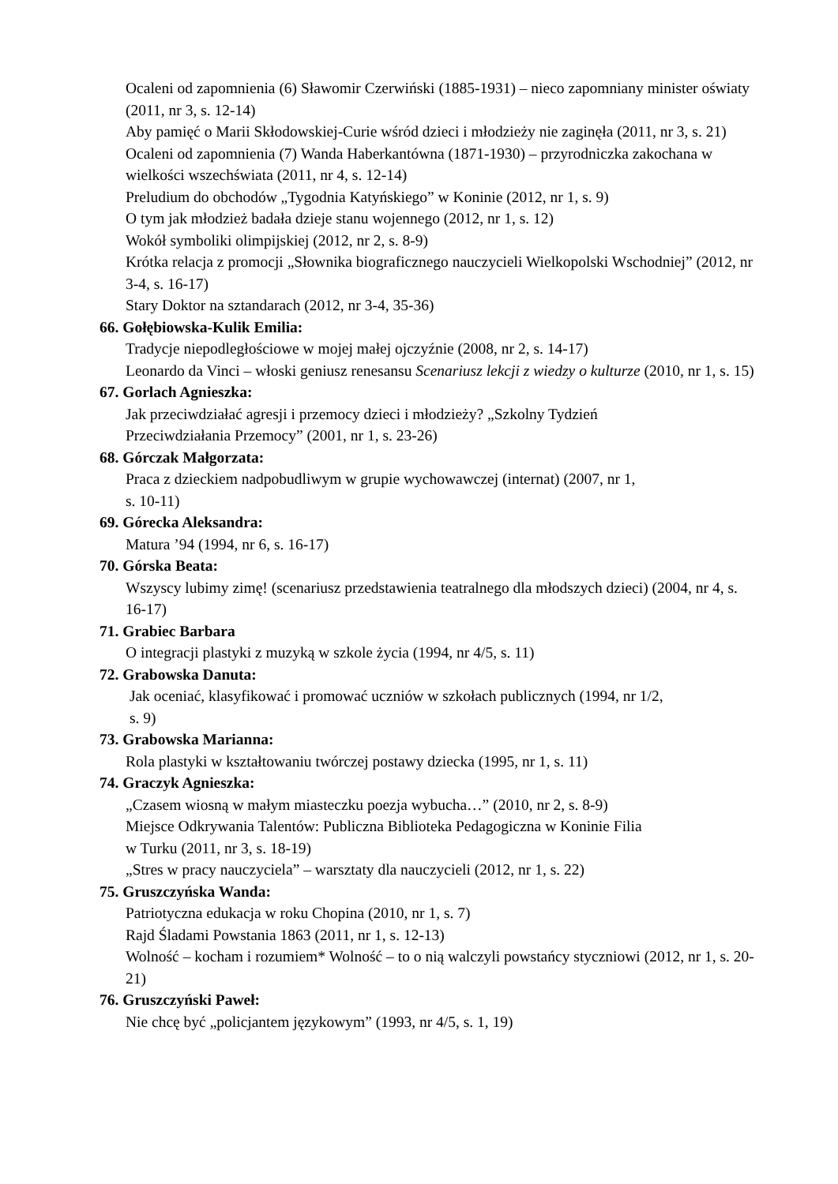Ocaleni od zapomnienia (6) Sławomir Czerwiński (1885-1931) – nieco zapomniany minister oświaty (2011, nr 3, s. 12-14)
Aby pamięć o Marii Skłodowskiej-Curie wśród dzieci i młodzieży nie zaginęła (2011, nr 3, s. 21)
Ocaleni od zapomnienia (7) Wanda Haberkantówna (1871-1930) – przyrodniczka zakochana w wielkości wszechświata (2011, nr 4, s. 12-14)
Preludium do obchodów „Tygodnia Katyńskiego” w Koninie (2012, nr 1, s. 9)
O tym jak młodzież badała dzieje stanu wojennego (2012, nr 1, s. 12)
Wokół symboliki olimpijskiej (2012, nr 2, s. 8-9)
Krótka relacja z promocji „Słownika biograficznego nauczycieli Wielkopolski Wschodniej” (2012, nr 3-4, s. 16-17)
Stary Doktor na sztandarach (2012, nr 3-4, 35-36)
66. Gołębiowska-Kulik Emilia:
Tradycje niepodległościowe w mojej małej ojczyźnie (2008, nr 2, s. 14-17)
Leonardo da Vinci – włoski geniusz renesansu Scenariusz lekcji z wiedzy o kulturze (2010, nr 1, s. 15)
67. Gorlach Agnieszka:
Jak przeciwdziałać agresji i przemocy dzieci i młodzieży? „Szkolny Tydzień
Przeciwdziałania Przemocy” (2001, nr 1, s. 23-26)
68. Górczak Małgorzata:
Praca z dzieckiem nadpobudliwym w grupie wychowawczej (internat) (2007, nr 1,
s. 10-11)
69. Górecka Aleksandra:
Matura ’94 (1994, nr 6, s. 16-17)
70. Górska Beata:
Wszyscy lubimy zimę! (scenariusz przedstawienia teatralnego dla młodszych dzieci) (2004, nr 4, s. 16-17)
71. Grabiec Barbara
O integracji plastyki z muzyką w szkole życia (1994, nr 4/5, s. 11)
72. Grabowska Danuta:
Jak oceniać, klasyfikować i promować uczniów w szkołach publicznych (1994, nr 1/2,
s. 9)
73. Grabowska Marianna:
Rola plastyki w kształtowaniu twórczej postawy dziecka (1995, nr 1, s. 11)
74. Graczyk Agnieszka:
„Czasem wiosną w małym miasteczku poezja wybucha…” (2010, nr 2, s. 8-9)
Miejsce Odkrywania Talentów: Publiczna Biblioteka Pedagogiczna w Koninie Filia
w Turku (2011, nr 3, s. 18-19)
„Stres w pracy nauczyciela” – warsztaty dla nauczycieli (2012, nr 1, s. 22)
75. Gruszczyńska Wanda:
Patriotyczna edukacja w roku Chopina (2010, nr 1, s. 7)
Rajd Śladami Powstania 1863 (2011, nr 1, s. 12-13)
Wolność – kocham i rozumiem* Wolność – to o nią walczyli powstańcy styczniowi (2012, nr 1, s. 20-21)
76. Gruszczyński Paweł:
Nie chcę być „policjantem językowym” (1993, nr 4/5, s. 1, 19)